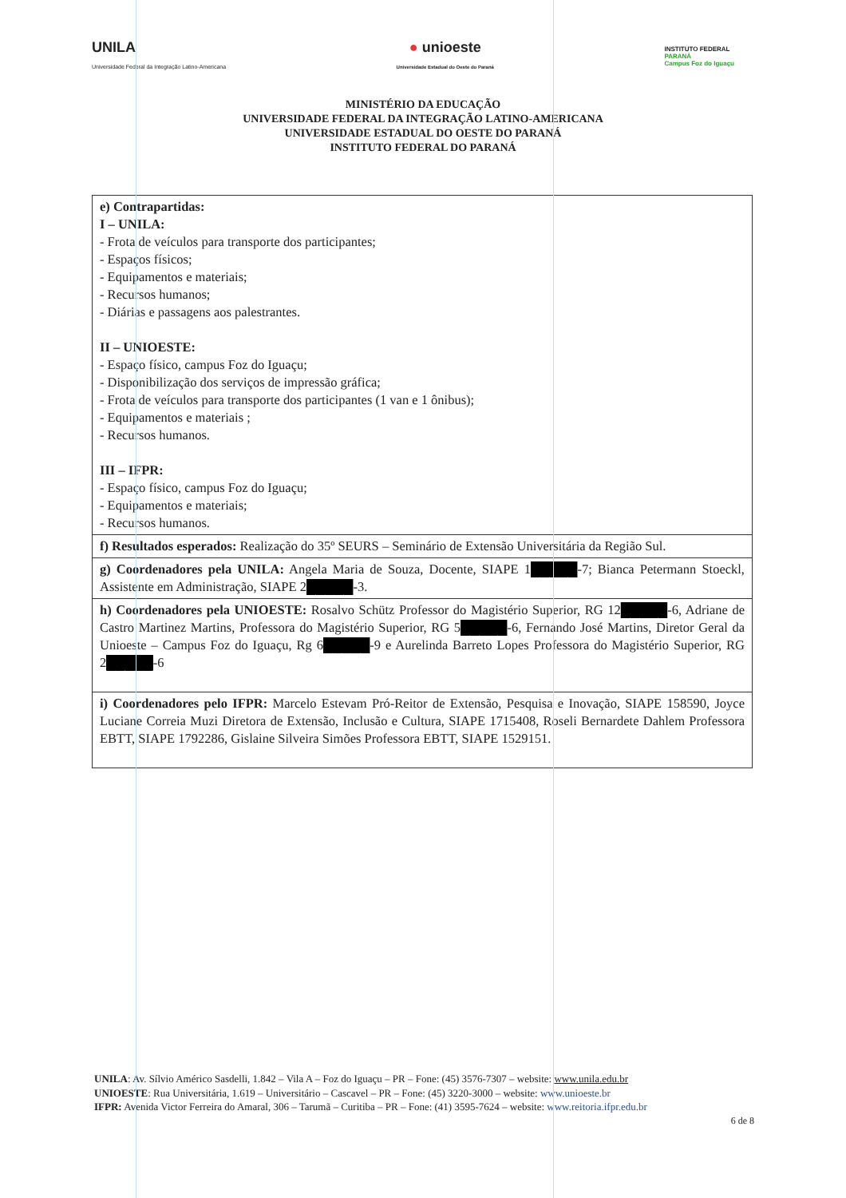UNILA
Universidade Federal da Integração Latino-Americana
● unioeste
Universidade Estadual do Oeste do Paraná
INSTITUTO FEDERAL
PARANÁ
Campus Foz do Iguaçu
MINISTÉRIO DA EDUCAÇÃO
UNIVERSIDADE FEDERAL DA INTEGRAÇÃO LATINO-AMERICANA
UNIVERSIDADE ESTADUAL DO OESTE DO PARANÁ
INSTITUTO FEDERAL DO PARANÁ
| e) Contrapartidas: I – UNILA: - Frota de veículos para transporte dos participantes; - Espaços físicos; - Equipamentos e materiais; - Recursos humanos; - Diárias e passagens aos palestrantes. II – UNIOESTE: - Espaço físico, campus Foz do Iguaçu; - Disponibilização dos serviços de impressão gráfica; - Frota de veículos para transporte dos participantes (1 van e 1 ônibus); - Equipamentos e materiais ; - Recursos humanos. III – IFPR: - Espaço físico, campus Foz do Iguaçu; - Equipamentos e materiais; - Recursos humanos. |
| f) Resultados esperados: Realização do 35º SEURS – Seminário de Extensão Universitária da Região Sul. |
| g) Coordenadores pela UNILA: Angela Maria de Souza, Docente, SIAPE 1 █████ -7; Bianca Petermann Stoeckl, Assistente em Administração, SIAPE 2 █████ -3. |
| h) Coordenadores pela UNIOESTE: Rosalvo Schütz Professor do Magistério Superior, RG 12 █████ -6, Adriane de Castro Martinez Martins, Professora do Magistério Superior, RG 5 █████ -6, Fernando José Martins, Diretor Geral da Unioeste – Campus Foz do Iguaçu, Rg 6 █████ -9 e Aurelinda Barreto Lopes Professora do Magistério Superior, RG 2 █████ -6 |
| i) Coordenadores pelo IFPR: Marcelo Estevam Pró-Reitor de Extensão, Pesquisa e Inovação, SIAPE 158590, Joyce Luciane Correia Muzi Diretora de Extensão, Inclusão e Cultura, SIAPE 1715408, Roseli Bernardete Dahlem Professora EBTT, SIAPE 1792286, Gislaine Silveira Simões Professora EBTT, SIAPE 1529151. |
UNILA: Av. Sílvio Américo Sasdelli, 1.842 – Vila A – Foz do Iguaçu – PR – Fone: (45) 3576-7307 – website: www.unila.edu.br
UNIOESTE: Rua Universitária, 1.619 – Universitário – Cascavel – PR – Fone: (45) 3220-3000 – website: www.unioeste.br
IFPR: Avenida Victor Ferreira do Amaral, 306 – Tarumã – Curitiba – PR – Fone: (41) 3595-7624 – website: www.reitoria.ifpr.edu.br
6 de 8